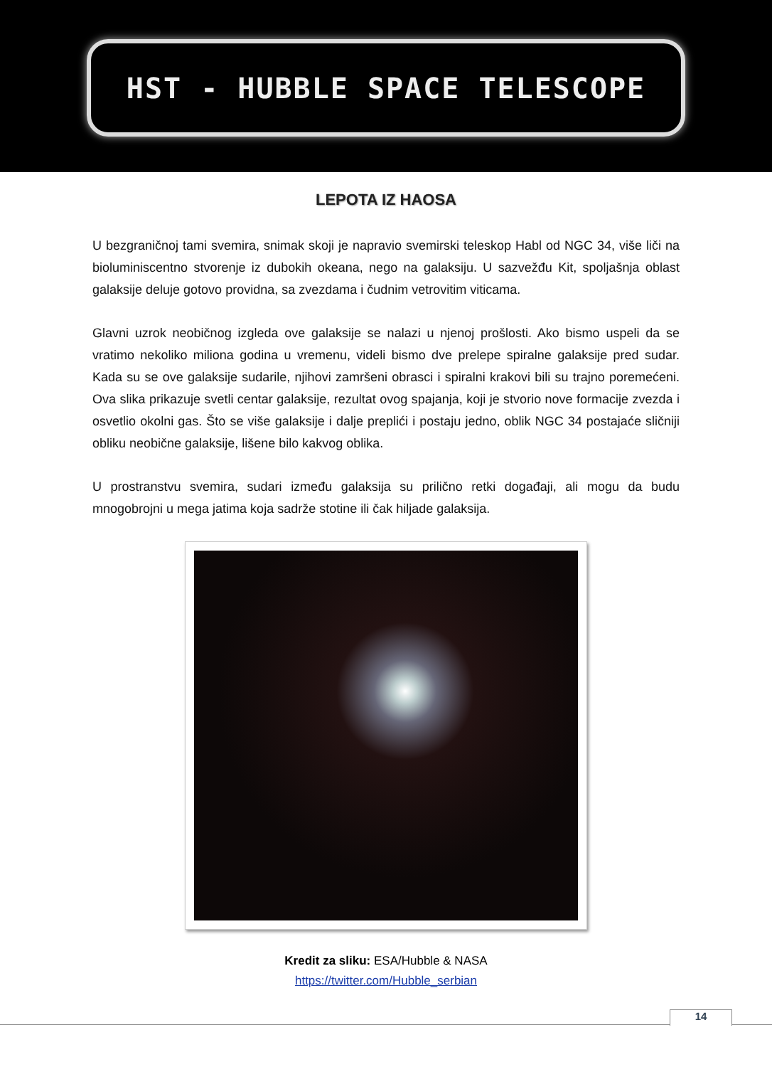HST - HUBBLE SPACE TELESCOPE
LEPOTA IZ HAOSA
U bezgraničnoj tami svemira, snimak skoji je napravio svemirski teleskop Habl od NGC 34, više liči na bioluminiscentno stvorenje iz dubokih okeana, nego na galaksiju. U sazvežđu Kit, spoljašnja oblast galaksije deluje gotovo providna, sa zvezdama i čudnim vetrovitim viticama.
Glavni uzrok neobičnog izgleda ove galaksije se nalazi u njenoj prošlosti. Ako bismo uspeli da se vratimo nekoliko miliona godina u vremenu, videli bismo dve prelepe spiralne galaksije pred sudar. Kada su se ove galaksije sudarile, njihovi zamršeni obrasci i spiralni krakovi bili su trajno poremećeni. Ova slika prikazuje svetli centar galaksije, rezultat ovog spajanja, koji je stvorio nove formacije zvezda i osvetlio okolni gas. Što se više galaksije i dalje preplići i postaju jedno, oblik NGC 34 postajaće sličniji obliku neobične galaksije, lišene bilo kakvog oblika.
U prostranstvu svemira, sudari između galaksija su prilično retki događaji, ali mogu da budu mnogobrojni u mega jatima koja sadrže stotine ili čak hiljade galaksija.
Kredit za sliku: ESA/Hubble & NASA
https://twitter.com/Hubble_serbian
14